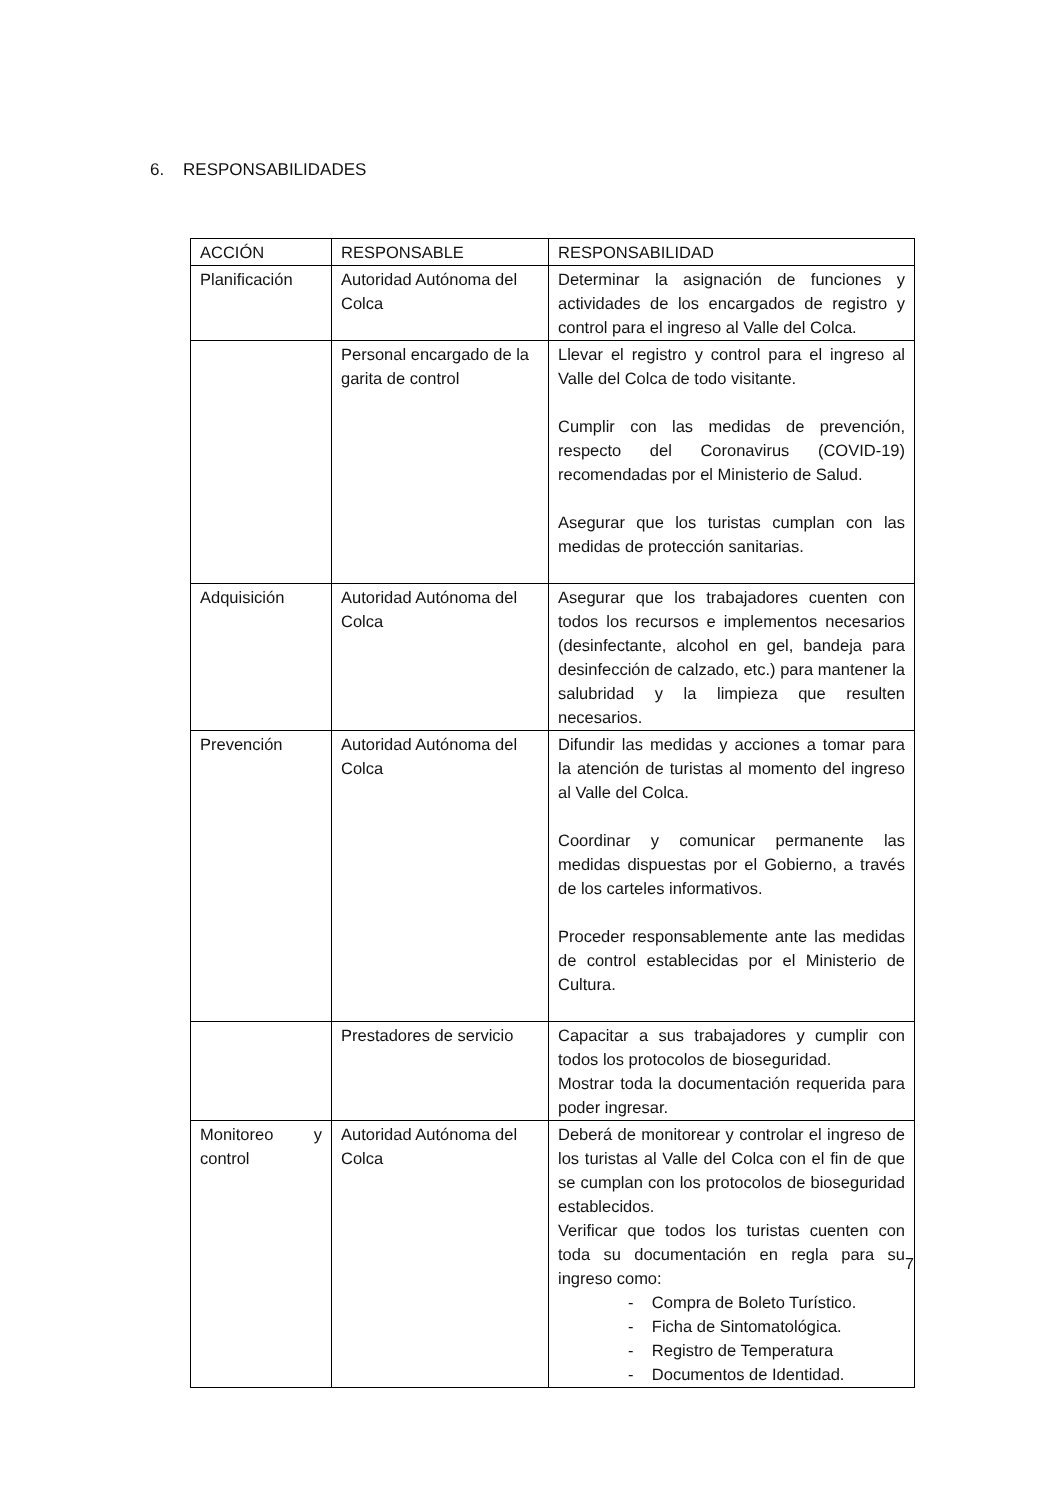6. RESPONSABILIDADES
| ACCIÓN | RESPONSABLE | RESPONSABILIDAD |
| --- | --- | --- |
| Planificación | Autoridad Autónoma del Colca | Determinar la asignación de funciones y actividades de los encargados de registro y control para el ingreso al Valle del Colca. |
| | Personal encargado de la garita de control | Llevar el registro y control para el ingreso al Valle del Colca de todo visitante. Cumplir con las medidas de prevención, respecto del Coronavirus (COVID-19) recomendadas por el Ministerio de Salud. Asegurar que los turistas cumplan con las medidas de protección sanitarias. |
| Adquisición | Autoridad Autónoma del Colca | Asegurar que los trabajadores cuenten con todos los recursos e implementos necesarios (desinfectante, alcohol en gel, bandeja para desinfección de calzado, etc.) para mantener la salubridad y la limpieza que resulten necesarios. |
| Prevención | Autoridad Autónoma del Colca | Difundir las medidas y acciones a tomar para la atención de turistas al momento del ingreso al Valle del Colca. Coordinar y comunicar permanente las medidas dispuestas por el Gobierno, a través de los carteles informativos. Proceder responsablemente ante las medidas de control establecidas por el Ministerio de Cultura. |
| | Prestadores de servicio | Capacitar a sus trabajadores y cumplir con todos los protocolos de bioseguridad. Mostrar toda la documentación requerida para poder ingresar. |
| Monitoreo y control | Autoridad Autónoma del Colca | Deberá de monitorear y controlar el ingreso de los turistas al Valle del Colca con el fin de que se cumplan con los protocolos de bioseguridad establecidos. Verificar que todos los turistas cuenten con toda su documentación en regla para su ingreso como: - Compra de Boleto Turístico. - Ficha de Sintomatológica. - Registro de Temperatura - Documentos de Identidad. |
7